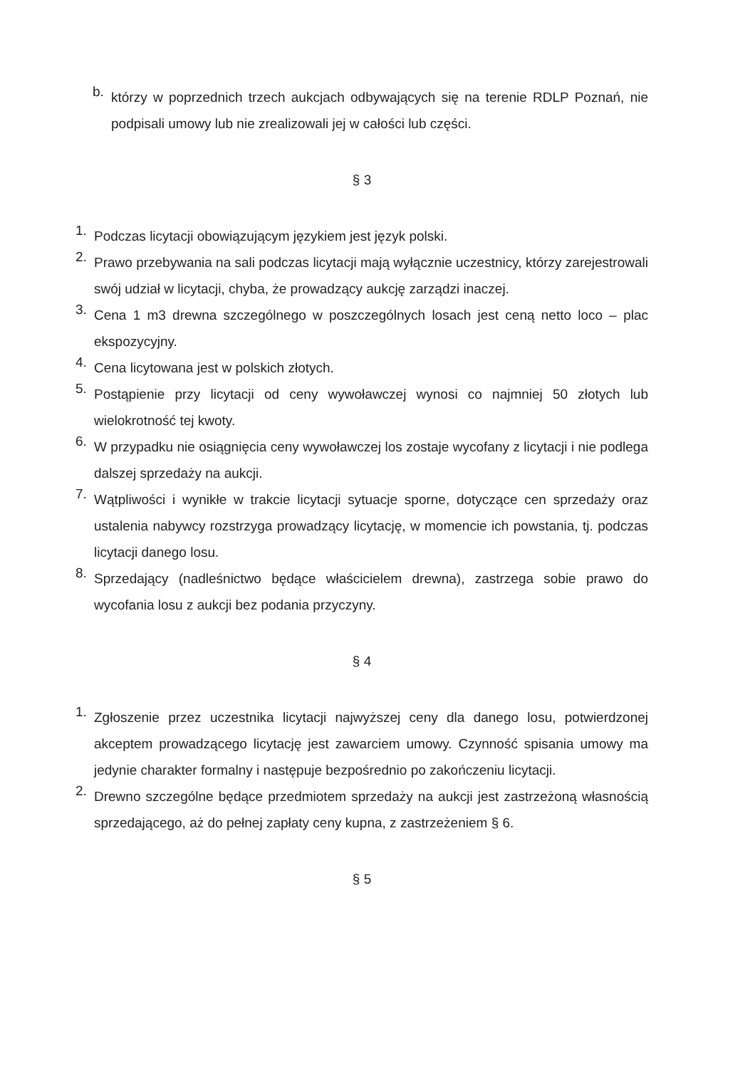b. którzy w poprzednich trzech aukcjach odbywających się na terenie RDLP Poznań, nie podpisali umowy lub nie zrealizowali jej w całości lub części.
§ 3
1. Podczas licytacji obowiązującym językiem jest język polski.
2. Prawo przebywania na sali podczas licytacji mają wyłącznie uczestnicy, którzy zarejestrowali swój udział w licytacji, chyba, że prowadzący aukcję zarządzi inaczej.
3. Cena 1 m3 drewna szczególnego w poszczególnych losach jest ceną netto loco – plac ekspozycyjny.
4. Cena licytowana jest w polskich złotych.
5. Postąpienie przy licytacji od ceny wywoławczej wynosi co najmniej 50 złotych lub wielokrotność tej kwoty.
6. W przypadku nie osiągnięcia ceny wywoławczej los zostaje wycofany z licytacji i nie podlega dalszej sprzedaży na aukcji.
7. Wątpliwości i wynikłe w trakcie licytacji sytuacje sporne, dotyczące cen sprzedaży oraz ustalenia nabywcy rozstrzyga prowadzący licytację, w momencie ich powstania, tj. podczas licytacji danego losu.
8. Sprzedający (nadleśnictwo będące właścicielem drewna), zastrzega sobie prawo do wycofania losu z aukcji bez podania przyczyny.
§ 4
1. Zgłoszenie przez uczestnika licytacji najwyższej ceny dla danego losu, potwierdzonej akceptem prowadzącego licytację jest zawarciem umowy. Czynność spisania umowy ma jedynie charakter formalny i następuje bezpośrednio po zakończeniu licytacji.
2. Drewno szczególne będące przedmiotem sprzedaży na aukcji jest zastrzeżoną własnością sprzedającego, aż do pełnej zapłaty ceny kupna, z zastrzeżeniem § 6.
§ 5